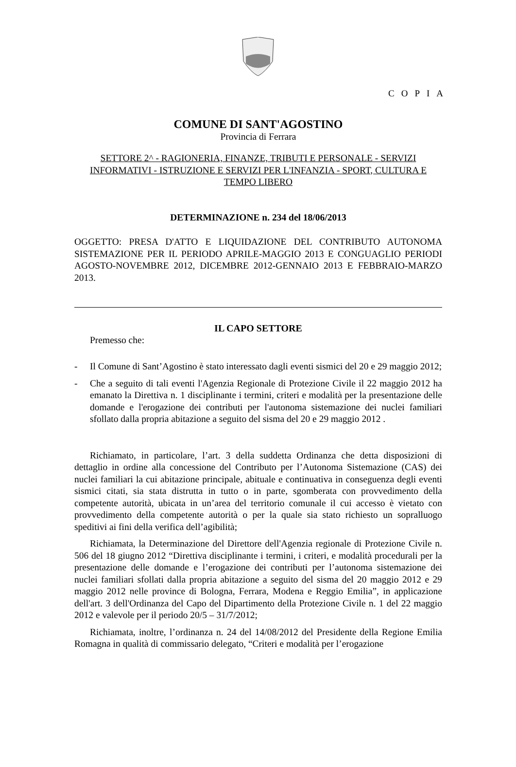COPIA
COMUNE DI SANT'AGOSTINO
Provincia di Ferrara
SETTORE 2^ - RAGIONERIA, FINANZE, TRIBUTI E PERSONALE - SERVIZI INFORMATIVI - ISTRUZIONE E SERVIZI PER L'INFANZIA - SPORT, CULTURA E TEMPO LIBERO
DETERMINAZIONE n. 234 del 18/06/2013
OGGETTO: PRESA D'ATTO E LIQUIDAZIONE DEL CONTRIBUTO AUTONOMA SISTEMAZIONE PER IL PERIODO APRILE-MAGGIO 2013 E CONGUAGLIO PERIODI AGOSTO-NOVEMBRE 2012, DICEMBRE 2012-GENNAIO 2013 E FEBBRAIO-MARZO 2013.
IL CAPO SETTORE
Premesso che:
- Il Comune di Sant’Agostino è stato interessato dagli eventi sismici del 20 e 29 maggio 2012;
- Che a seguito di tali eventi l'Agenzia Regionale di Protezione Civile il 22 maggio 2012 ha emanato la Direttiva n. 1 disciplinante i termini, criteri e modalità per la presentazione delle domande e l'erogazione dei contributi per l'autonoma sistemazione dei nuclei familiari sfollato dalla propria abitazione a seguito del sisma del 20 e 29 maggio 2012 .
Richiamato, in particolare, l’art. 3 della suddetta Ordinanza che detta disposizioni di dettaglio in ordine alla concessione del Contributo per l’Autonoma Sistemazione (CAS) dei nuclei familiari la cui abitazione principale, abituale e continuativa in conseguenza degli eventi sismici citati, sia stata distrutta in tutto o in parte, sgomberata con provvedimento della competente autorità, ubicata in un’area del territorio comunale il cui accesso è vietato con provvedimento della competente autorità o per la quale sia stato richiesto un sopralluogo speditivi ai fini della verifica dell’agibilità;
Richiamata, la Determinazione del Direttore dell'Agenzia regionale di Protezione Civile n. 506 del 18 giugno 2012 “Direttiva disciplinante i termini, i criteri, e modalità procedurali per la presentazione delle domande e l’erogazione dei contributi per l’autonoma sistemazione dei nuclei familiari sfollati dalla propria abitazione a seguito del sisma del 20 maggio 2012 e 29 maggio 2012 nelle province di Bologna, Ferrara, Modena e Reggio Emilia”, in applicazione dell'art. 3 dell'Ordinanza del Capo del Dipartimento della Protezione Civile n. 1 del 22 maggio 2012 e valevole per il periodo 20/5 – 31/7/2012;
Richiamata, inoltre, l’ordinanza n. 24 del 14/08/2012 del Presidente della Regione Emilia Romagna in qualità di commissario delegato, “Criteri e modalità per l’erogazione